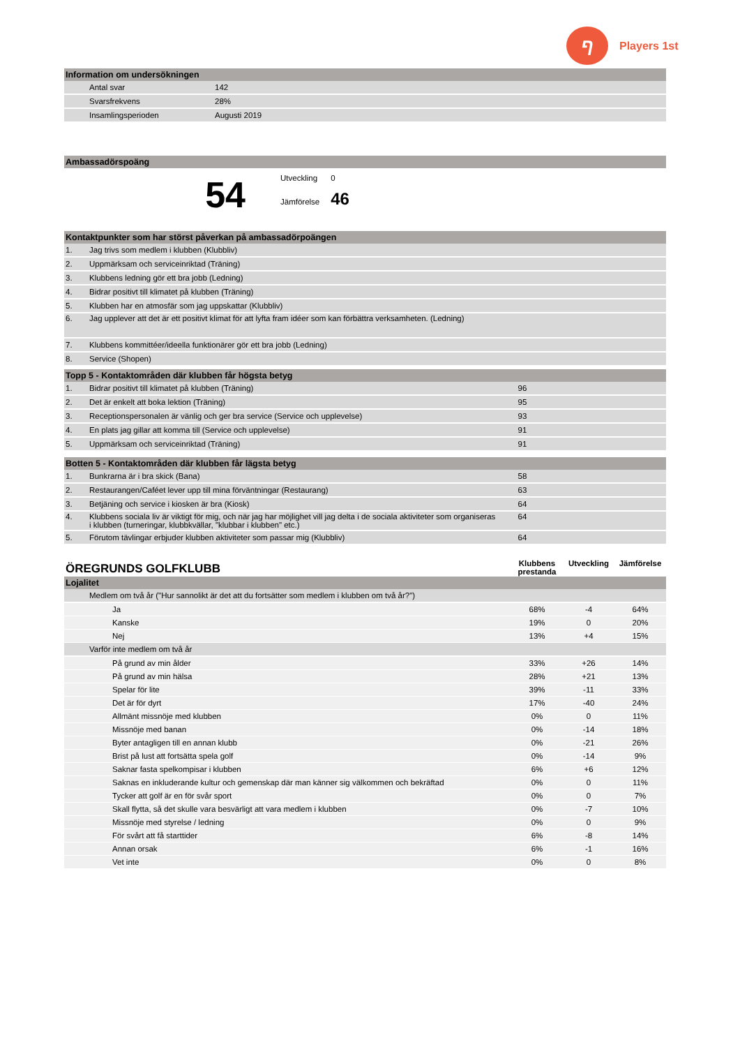ף
Players 1st
| Information om undersökningen | | |
| --- | --- | --- |
| | Antal svar | 142 |
| | Svarsfrekvens | 28% |
| | Insamlingsperioden | Augusti 2019 |
| Ambassadörspoäng |
| --- |
54
Utveckling 0
Jämförelse 46
| Kontaktpunkter som har störst påverkan på ambassadörpoängen | |
| --- | --- |
| 1. | Jag trivs som medlem i klubben (Klubbliv) |
| 2. | Uppmärksam och serviceinriktad (Träning) |
| 3. | Klubbens ledning gör ett bra jobb (Ledning) |
| 4. | Bidrar positivt till klimatet på klubben (Träning) |
| 5. | Klubben har en atmosfär som jag uppskattar (Klubbliv) |
| 6. | Jag upplever att det är ett positivt klimat för att lyfta fram idéer som kan förbättra verksamheten. (Ledning) |
| 7. | Klubbens kommittéer/ideella funktionärer gör ett bra jobb (Ledning) |
| 8. | Service (Shopen) |
| Topp 5 - Kontaktområden där klubben får högsta betyg | | | |
| --- | --- | --- | --- |
| 1. | Bidrar positivt till klimatet på klubben (Träning) | 96 | |
| 2. | Det är enkelt att boka lektion (Träning) | 95 | |
| 3. | Receptionspersonalen är vänlig och ger bra service (Service och upplevelse) | 93 | |
| 4. | En plats jag gillar att komma till (Service och upplevelse) | 91 | |
| 5. | Uppmärksam och serviceinriktad (Träning) | 91 | |
| Botten 5 - Kontaktområden där klubben får lägsta betyg | | | |
| --- | --- | --- | --- |
| 1. | Bunkrarna är i bra skick (Bana) | 58 | |
| 2. | Restaurangen/Caféet lever upp till mina förväntningar (Restaurang) | 63 | |
| 3. | Betjäning och service i kiosken är bra (Kiosk) | 64 | |
| 4. | Klubbens sociala liv är viktigt för mig, och när jag har möjlighet vill jag delta i de sociala aktiviteter som organiseras i klubben (turneringar, klubbkvällar, "klubbar i klubben" etc.) | 64 | |
| 5. | Förutom tävlingar erbjuder klubben aktiviteter som passar mig (Klubbliv) | 64 | |
| ÖREGRUNDS GOLFKLUBB | | Klubbens prestanda | Utveckling | Jämförelse |
| Lojalitet | | | | |
| | Medlem om två år ("Hur sannolikt är det att du fortsätter som medlem i klubben om två år?") | | | |
| | Ja | 68% | -4 | 64% |
| | Kanske | 19% | 0 | 20% |
| | Nej | 13% | +4 | 15% |
| | Varför inte medlem om två år | | | |
| | På grund av min ålder | 33% | +26 | 14% |
| | På grund av min hälsa | 28% | +21 | 13% |
| | Spelar för lite | 39% | -11 | 33% |
| | Det är för dyrt | 17% | -40 | 24% |
| | Allmänt missnöje med klubben | 0% | 0 | 11% |
| | Missnöje med banan | 0% | -14 | 18% |
| | Byter antagligen till en annan klubb | 0% | -21 | 26% |
| | Brist på lust att fortsätta spela golf | 0% | -14 | 9% |
| | Saknar fasta spelkompisar i klubben | 6% | +6 | 12% |
| | Saknas en inkluderande kultur och gemenskap där man känner sig välkommen och bekräftad | 0% | 0 | 11% |
| | Tycker att golf är en för svår sport | 0% | 0 | 7% |
| | Skall flytta, så det skulle vara besvärligt att vara medlem i klubben | 0% | -7 | 10% |
| | Missnöje med styrelse / ledning | 0% | 0 | 9% |
| | För svårt att få starttider | 6% | -8 | 14% |
| | Annan orsak | 6% | -1 | 16% |
| | Vet inte | 0% | 0 | 8% |